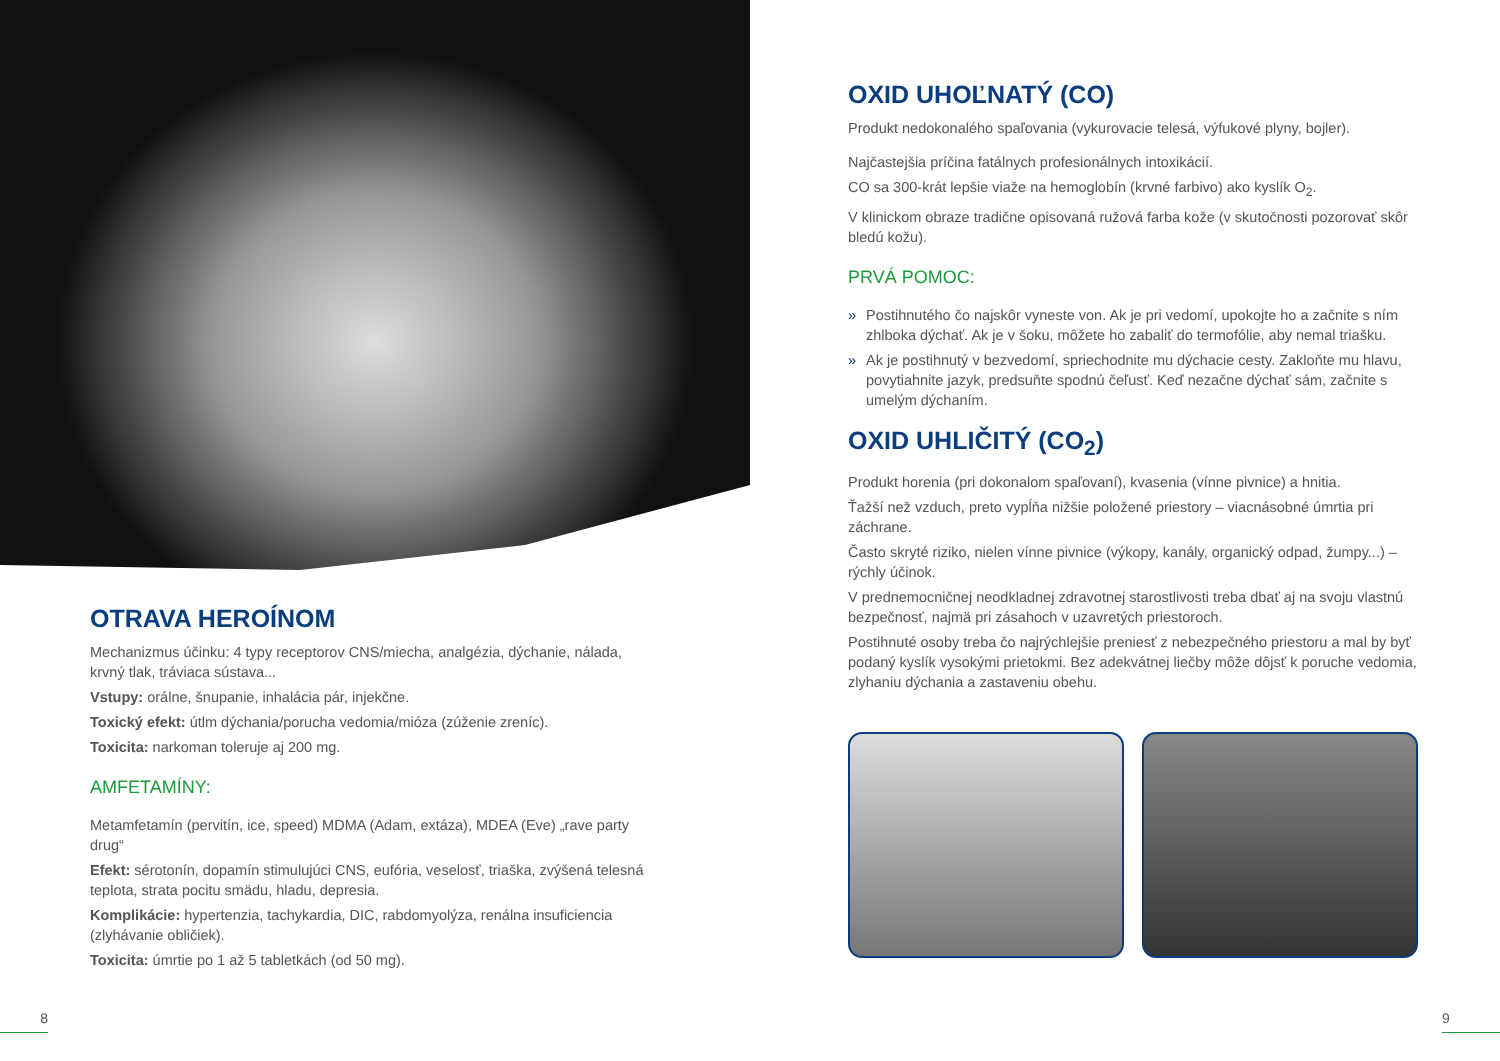OTRAVA HEROÍNOM
Mechanizmus účinku: 4 typy receptorov CNS/miecha, analgézia, dýchanie, nálada, krvný tlak, tráviaca sústava...
Vstupy: orálne, šnupanie, inhalácia pár, injekčne.
Toxický efekt: útlm dýchania/porucha vedomia/mióza (zúženie zreníc).
Toxicita: narkoman toleruje aj 200 mg.
AMFETAMÍNY:
Metamfetamín (pervitín, ice, speed) MDMA (Adam, extáza), MDEA (Eve) „rave party drug“
Efekt: sérotonín, dopamín stimulujúci CNS, eufória, veselosť, triaška, zvýšená telesná teplota, strata pocitu smädu, hladu, depresia.
Komplikácie: hypertenzia, tachykardia, DIC, rabdomyolýza, renálna insuficiencia (zlyhávanie obličiek).
Toxicita: úmrtie po 1 až 5 tabletkách (od 50 mg).
8
OXID UHOĽNATÝ (CO)
Produkt nedokonalého spaľovania (vykurovacie telesá, výfukové plyny, bojler).
Najčastejšia príčina fatálnych profesionálnych intoxikácií.
CO sa 300-krát lepšie viaže na hemoglobín (krvné farbivo) ako kyslík O<sub>2</sub>.
V klinickom obraze tradične opisovaná ružová farba kože (v skutočnosti pozorovať skôr bledú kožu).
PRVÁ POMOC:
» Postihnutého čo najskôr vyneste von. Ak je pri vedomí, upokojte ho a začnite s ním zhlboka dýchať. Ak je v šoku, môžete ho zabaliť do termofólie, aby nemal triašku.
» Ak je postihnutý v bezvedomí, spriechodnite mu dýchacie cesty. Zakloňte mu hlavu, povytiahnite jazyk, predsuňte spodnú čeľusť. Keď nezačne dýchať sám, začnite s umelým dýchaním.
OXID UHLIČITÝ (CO<sub>2</sub>)
Produkt horenia (pri dokonalom spaľovaní), kvasenia (vínne pivnice) a hnitia.
Ťažší než vzduch, preto vypĺňa nižšie položené priestory – viacnásobné úmrtia pri záchrane.
Často skryté riziko, nielen vínne pivnice (výkopy, kanály, organický odpad, žumpy...) – rýchly účinok.
V prednemocničnej neodkladnej zdravotnej starostlivosti treba dbať aj na svoju vlastnú bezpečnosť, najmä pri zásahoch v uzavretých priestoroch.
Postihnuté osoby treba čo najrýchlejšie preniesť z nebezpečného priestoru a mal by byť podaný kyslík vysokými prietokmi. Bez adekvátnej liečby môže dôjsť k poruche vedomia, zlyhaniu dýchania a zastaveniu obehu.
9